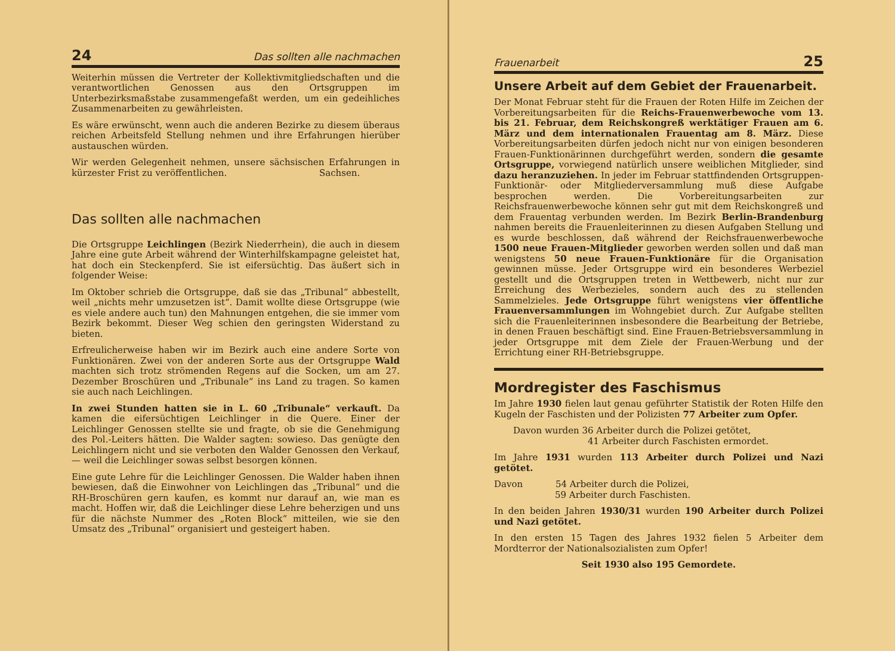24 Das sollten alle nachmachen
Weiterhin müssen die Vertreter der Kollektivmitgliedschaften und die verantwortlichen Genossen aus den Ortsgruppen im Unterbezirksmaßstabe zusammengefaßt werden, um ein gedeihliches Zusammenarbeiten zu gewährleisten.
Es wäre erwünscht, wenn auch die anderen Bezirke zu diesem überaus reichen Arbeitsfeld Stellung nehmen und ihre Erfahrungen hierüber austauschen würden.
Wir werden Gelegenheit nehmen, unsere sächsischen Erfahrungen in kürzester Frist zu veröffentlichen. Sachsen.
Das sollten alle nachmachen
Die Ortsgruppe Leichlingen (Bezirk Niederrhein), die auch in diesem Jahre eine gute Arbeit während der Winterhilfskampagne geleistet hat, hat doch ein Steckenpferd. Sie ist eifersüchtig. Das äußert sich in folgender Weise:
Im Oktober schrieb die Ortsgruppe, daß sie das „Tribunal“ abbestellt, weil „nichts mehr umzusetzen ist“. Damit wollte diese Ortsgruppe (wie es viele andere auch tun) den Mahnungen entgehen, die sie immer vom Bezirk bekommt. Dieser Weg schien den geringsten Widerstand zu bieten.
Erfreulicherweise haben wir im Bezirk auch eine andere Sorte von Funktionären. Zwei von der anderen Sorte aus der Ortsgruppe Wald machten sich trotz strömenden Regens auf die Socken, um am 27. Dezember Broschüren und „Tribunale“ ins Land zu tragen. So kamen sie auch nach Leichlingen.
In zwei Stunden hatten sie in L. 60 „Tribunale“ verkauft. Da kamen die eifersüchtigen Leichlinger in die Quere. Einer der Leichlinger Genossen stellte sie und fragte, ob sie die Genehmigung des Pol.-Leiters hätten. Die Walder sagten: sowieso. Das genügte den Leichlingern nicht und sie verboten den Walder Genossen den Verkauf, — weil die Leichlinger sowas selbst besorgen können.
Eine gute Lehre für die Leichlinger Genossen. Die Walder haben ihnen bewiesen, daß die Einwohner von Leichlingen das „Tribunal“ und die RH-Broschüren gern kaufen, es kommt nur darauf an, wie man es macht. Hoffen wir, daß die Leichlinger diese Lehre beherzigen und uns für die nächste Nummer des „Roten Block“ mitteilen, wie sie den Umsatz des „Tribunal“ organisiert und gesteigert haben.
Frauenarbeit 25
Unsere Arbeit auf dem Gebiet der Frauenarbeit.
Der Monat Februar steht für die Frauen der Roten Hilfe im Zeichen der Vorbereitungsarbeiten für die Reichs-Frauenwerbewoche vom 13. bis 21. Februar, dem Reichskongreß werktätiger Frauen am 6. März und dem internationalen Frauentag am 8. März. Diese Vorbereitungsarbeiten dürfen jedoch nicht nur von einigen besonderen Frauen-Funktionärinnen durchgeführt werden, sondern die gesamte Ortsgruppe, vorwiegend natürlich unsere weiblichen Mitglieder, sind dazu heranzuziehen. In jeder im Februar stattfindenden Ortsgruppen-Funktionär- oder Mitgliederversammlung muß diese Aufgabe besprochen werden. Die Vorbereitungsarbeiten zur Reichsfrauenwerbewoche können sehr gut mit dem Reichskongreß und dem Frauentag verbunden werden. Im Bezirk Berlin-Brandenburg nahmen bereits die Frauenleiterinnen zu diesen Aufgaben Stellung und es wurde beschlossen, daß während der Reichsfrauenwerbewoche 1500 neue Frauen-Mitglieder geworben werden sollen und daß man wenigstens 50 neue Frauen-Funktionäre für die Organisation gewinnen müsse. Jeder Ortsgruppe wird ein besonderes Werbeziel gestellt und die Ortsgruppen treten in Wettbewerb, nicht nur zur Erreichung des Werbezieles, sondern auch des zu stellenden Sammelzieles. Jede Ortsgruppe führt wenigstens vier öffentliche Frauenversammlungen im Wohngebiet durch. Zur Aufgabe stellten sich die Frauenleiterinnen insbesondere die Bearbeitung der Betriebe, in denen Frauen beschäftigt sind. Eine Frauen-Betriebsversammlung in jeder Ortsgruppe mit dem Ziele der Frauen-Werbung und der Errichtung einer RH-Betriebsgruppe.
Mordregister des Faschismus
Im Jahre 1930 fielen laut genau geführter Statistik der Roten Hilfe den Kugeln der Faschisten und der Polizisten 77 Arbeiter zum Opfer.
Davon wurden 36 Arbeiter durch die Polizei getötet,
41 Arbeiter durch Faschisten ermordet.
Im Jahre 1931 wurden 113 Arbeiter durch Polizei und Nazi getötet.
Davon 54 Arbeiter durch die Polizei,
59 Arbeiter durch Faschisten.
In den beiden Jahren 1930/31 wurden 190 Arbeiter durch Polizei und Nazi getötet.
In den ersten 15 Tagen des Jahres 1932 fielen 5 Arbeiter dem Mordterror der Nationalsozialisten zum Opfer!
Seit 1930 also 195 Gemordete.